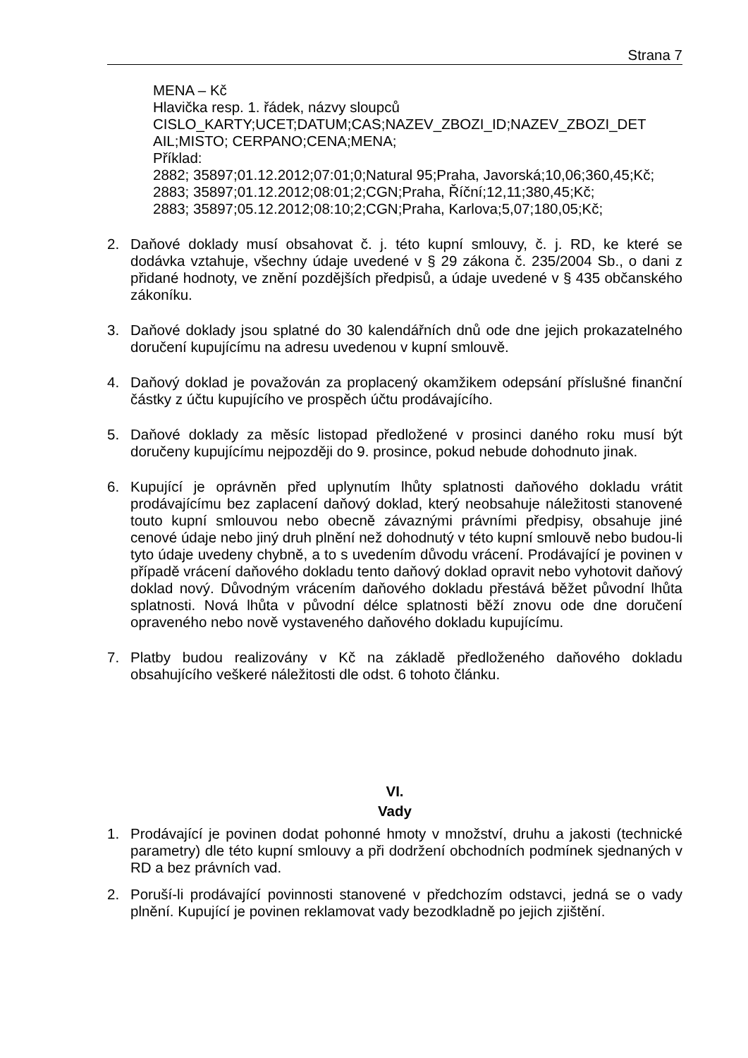Strana 7
MENA – Kč
Hlavička resp. 1. řádek, názvy sloupců
CISLO_KARTY;UCET;DATUM;CAS;NAZEV_ZBOZI_ID;NAZEV_ZBOZI_DET AIL;MISTO; CERPANO;CENA;MENA;
Příklad:
2882; 35897;01.12.2012;07:01;0;Natural 95;Praha, Javorská;10,06;360,45;Kč;
2883; 35897;01.12.2012;08:01;2;CGN;Praha, Říční;12,11;380,45;Kč;
2883; 35897;05.12.2012;08:10;2;CGN;Praha, Karlova;5,07;180,05;Kč;
2. Daňové doklady musí obsahovat č. j. této kupní smlouvy, č. j. RD, ke které se dodávka vztahuje, všechny údaje uvedené v § 29 zákona č. 235/2004 Sb., o dani z přidané hodnoty, ve znění pozdějších předpisů, a údaje uvedené v § 435 občanského zákoníku.
3. Daňové doklady jsou splatné do 30 kalendářních dnů ode dne jejich prokazatelného doručení kupujícímu na adresu uvedenou v kupní smlouvě.
4. Daňový doklad je považován za proplacený okamžikem odepsání příslušné finanční částky z účtu kupujícího ve prospěch účtu prodávajícího.
5. Daňové doklady za měsíc listopad předložené v prosinci daného roku musí být doručeny kupujícímu nejpozději do 9. prosince, pokud nebude dohodnuto jinak.
6. Kupující je oprávněn před uplynutím lhůty splatnosti daňového dokladu vrátit prodávajícímu bez zaplacení daňový doklad, který neobsahuje náležitosti stanovené touto kupní smlouvou nebo obecně závaznými právními předpisy, obsahuje jiné cenové údaje nebo jiný druh plnění než dohodnutý v této kupní smlouvě nebo budou-li tyto údaje uvedeny chybně, a to s uvedením důvodu vrácení. Prodávající je povinen v případě vrácení daňového dokladu tento daňový doklad opravit nebo vyhotovit daňový doklad nový. Důvodným vrácením daňového dokladu přestává běžet původní lhůta splatnosti. Nová lhůta v původní délce splatnosti běží znovu ode dne doručení opraveného nebo nově vystaveného daňového dokladu kupujícímu.
7. Platby budou realizovány v Kč na základě předloženého daňového dokladu obsahujícího veškeré náležitosti dle odst. 6 tohoto článku.
VI.
Vady
1. Prodávající je povinen dodat pohonné hmoty v množství, druhu a jakosti (technické parametry) dle této kupní smlouvy a při dodržení obchodních podmínek sjednaných v RD a bez právních vad.
2. Poruší-li prodávající povinnosti stanovené v předchozím odstavci, jedná se o vady plnění. Kupující je povinen reklamovat vady bezodkladně po jejich zjištění.